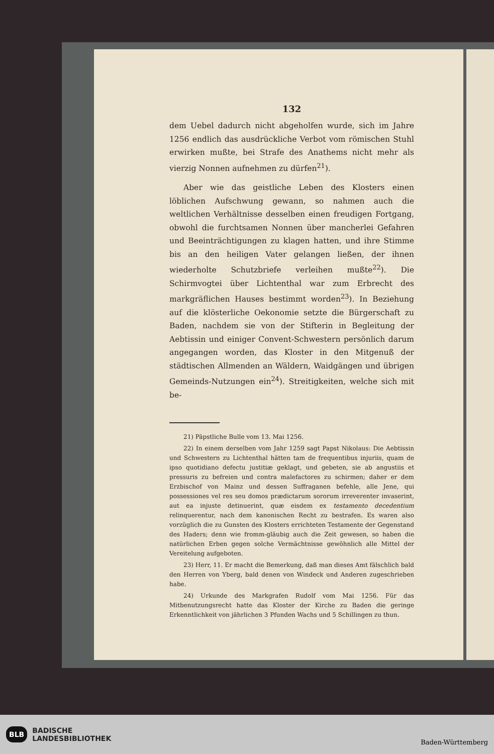132
dem Uebel dadurch nicht abgeholfen wurde, sich im Jahre 1256 endlich das ausdrückliche Verbot vom römischen Stuhl erwirken mußte, bei Strafe des Anathems nicht mehr als vierzig Nonnen aufnehmen zu dürfen<sup>21</sup>).
Aber wie das geistliche Leben des Klosters einen löblichen Aufschwung gewann, so nahmen auch die weltlichen Verhältnisse desselben einen freudigen Fortgang, obwohl die furchtsamen Nonnen über mancherlei Gefahren und Beeinträchtigungen zu klagen hatten, und ihre Stimme bis an den heiligen Vater gelangen ließen, der ihnen wiederholte Schutzbriefe verleihen mußte<sup>22</sup>). Die Schirmvogtei über Lichtenthal war zum Erbrecht des markgräflichen Hauses bestimmt worden<sup>23</sup>). In Beziehung auf die klösterliche Oekonomie setzte die Bürgerschaft zu Baden, nachdem sie von der Stifterin in Begleitung der Aebtissin und einiger Convent-Schwestern persönlich darum angegangen worden, das Kloster in den Mitgenuß der städtischen Allmenden an Wäldern, Waidgängen und übrigen Gemeinds-Nutzungen ein<sup>24</sup>). Streitigkeiten, welche sich mit be-
21) Päpstliche Bulle vom 13. Mai 1256.
22) In einem derselben vom Jahr 1259 sagt Papst Nikolaus: Die Aebtissin und Schwestern zu Lichtenthal hätten tam de frequentibus injuriis, quam de ipso quotidiano defectu justitiæ geklagt, und gebeten, sie ab angustiis et pressuris zu befreien und contra malefactores zu schirmen; daher er dem Erzbischof von Mainz und dessen Suffraganen befehle, alle Jene, qui possessiones vel res seu domos prædictarum sororum irreverenter invaserint, aut ea injuste detinuerint, quæ eisdem ex testamento decedentium relinquerentur, nach dem kanonischen Recht zu bestrafen. Es waren also vorzüglich die zu Gunsten des Klosters errichteten Testamente der Gegenstand des Haders; denn wie fromm-gläubig auch die Zeit gewesen, so haben die natürlichen Erben gegen solche Vermächtnisse gewöhnlich alle Mittel der Vereitelung aufgeboten.
23) Herr, 11. Er macht die Bemerkung, daß man dieses Amt fälschlich bald den Herren von Yberg, bald denen von Windeck und Anderen zugeschrieben habe.
24) Urkunde des Markgrafen Rudolf vom Mai 1256. Für das Mitbenutzungsrecht hatte das Kloster der Kirche zu Baden die geringe Erkenntlichkeit von jährlichen 3 Pfunden Wachs und 5 Schillingen zu thun.
BLB BADISCHE
LANDESBIBLIOTHEK
Baden-Württemberg